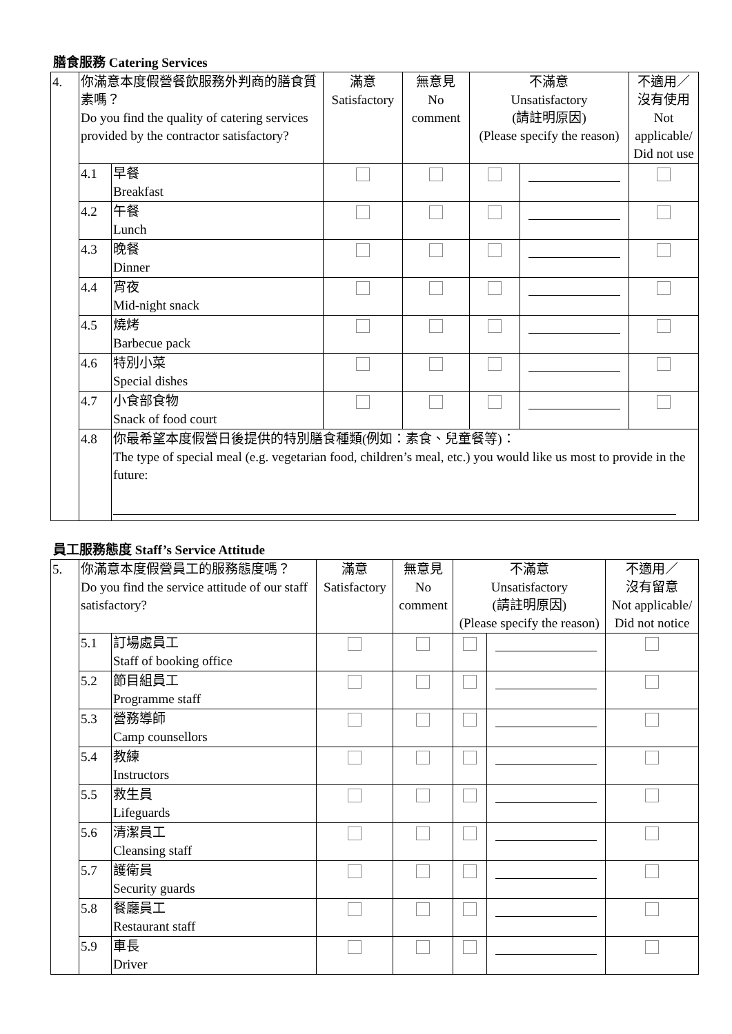膳食服務 Catering Services
| 4. | 你滿意本度假營餐飲服務外判商的膳食質素嗎？ Do you find the quality of catering services provided by the contractor satisfactory? | | 滿意 Satisfactory | 無意見 No comment | 不滿意 Unsatisfactory (請註明原因) (Please specify the reason) | | 不適用／ 沒有使用 Not applicable/ Did not use |
| | 4.1 | 早餐 Breakfast | | | | | |
| | 4.2 | 午餐 Lunch | | | | | |
| | 4.3 | 晚餐 Dinner | | | | | |
| | 4.4 | 宵夜 Mid-night snack | | | | | |
| | 4.5 | 燒烤 Barbecue pack | | | | | |
| | 4.6 | 特別小菜 Special dishes | | | | | |
| | 4.7 | 小食部食物 Snack of food court | | | | | |
| | 4.8 | 你最希望本度假營日後提供的特別膳食種類(例如：素食、兒童餐等)： The type of special meal (e.g. vegetarian food, children’s meal, etc.) you would like us most to provide in the future: | | | | | |
員工服務態度 Staff’s Service Attitude
| 5. | 你滿意本度假營員工的服務態度嗎？ Do you find the service attitude of our staff satisfactory? | | 滿意 Satisfactory | 無意見 No comment | 不滿意 Unsatisfactory (請註明原因) (Please specify the reason) | | 不適用／ 沒有留意 Not applicable/ Did not notice |
| | 5.1 | 訂場處員工 Staff of booking office | | | | | |
| | 5.2 | 節目組員工 Programme staff | | | | | |
| | 5.3 | 營務導師 Camp counsellors | | | | | |
| | 5.4 | 教練 Instructors | | | | | |
| | 5.5 | 救生員 Lifeguards | | | | | |
| | 5.6 | 清潔員工 Cleansing staff | | | | | |
| | 5.7 | 護衛員 Security guards | | | | | |
| | 5.8 | 餐廳員工 Restaurant staff | | | | | |
| | 5.9 | 車長 Driver | | | | | |